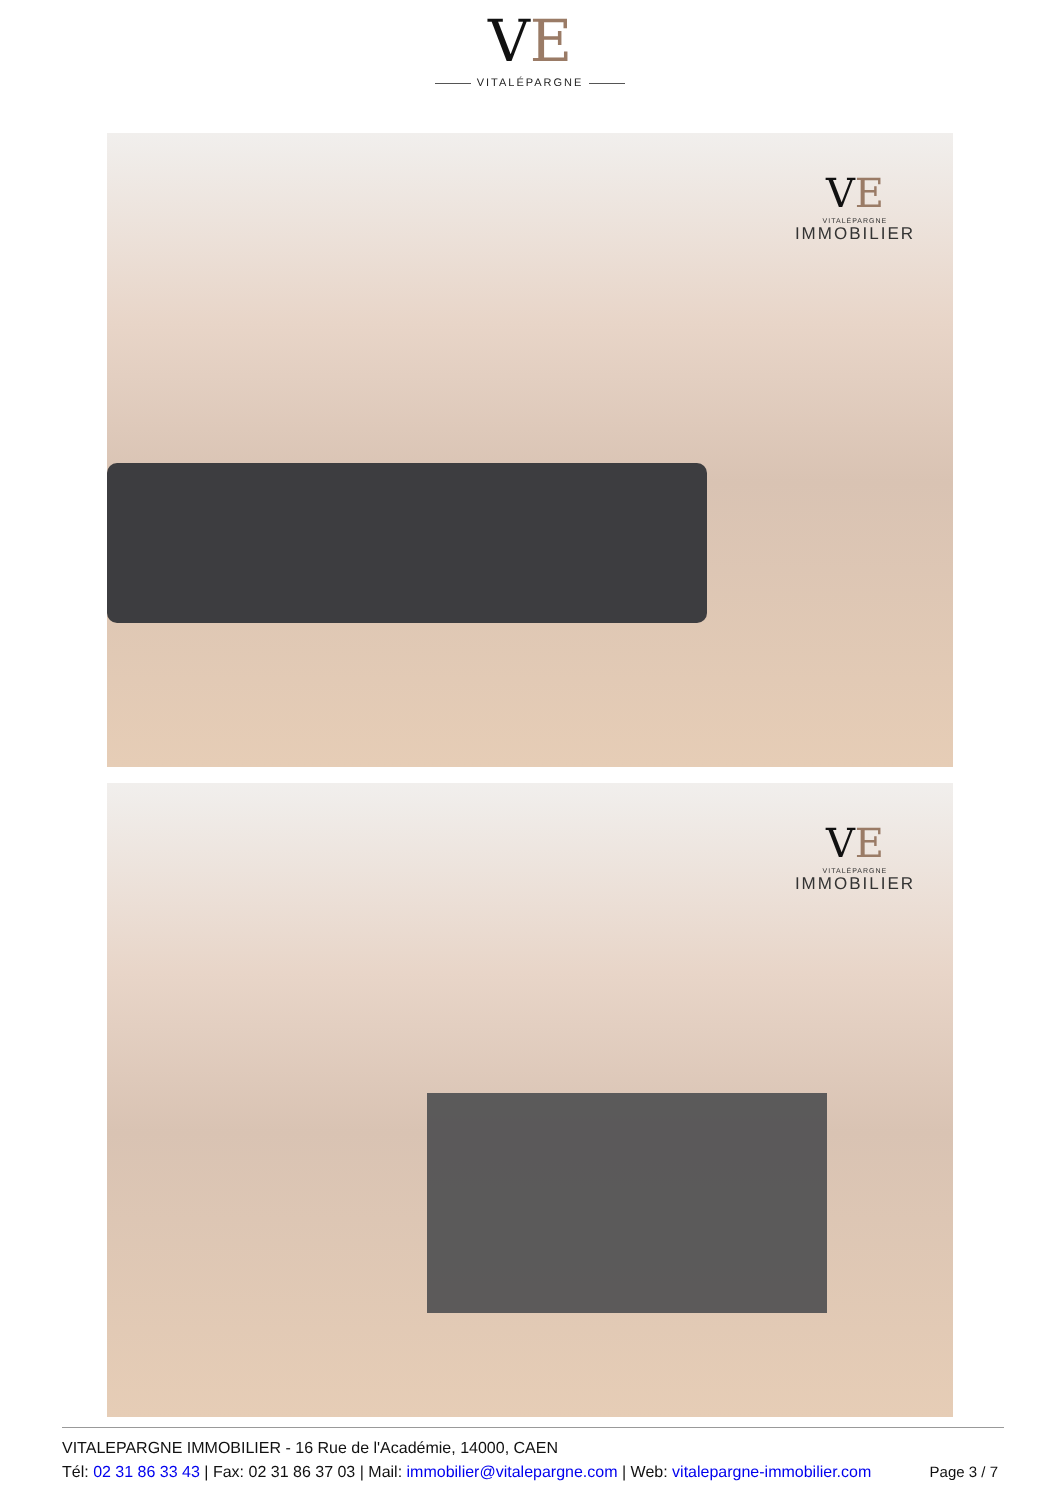VE
VITALÉPARGNE
VE
VITALÉPARGNE
IMMOBILIER
VE
VITALÉPARGNE
IMMOBILIER
VITALEPARGNE IMMOBILIER - 16 Rue de l'Académie, 14000, CAEN
Tél: 02 31 86 33 43 | Fax: 02 31 86 37 03 | Mail: immobilier@vitalepargne.com | Web: vitalepargne-immobilier.com
Page 3 / 7